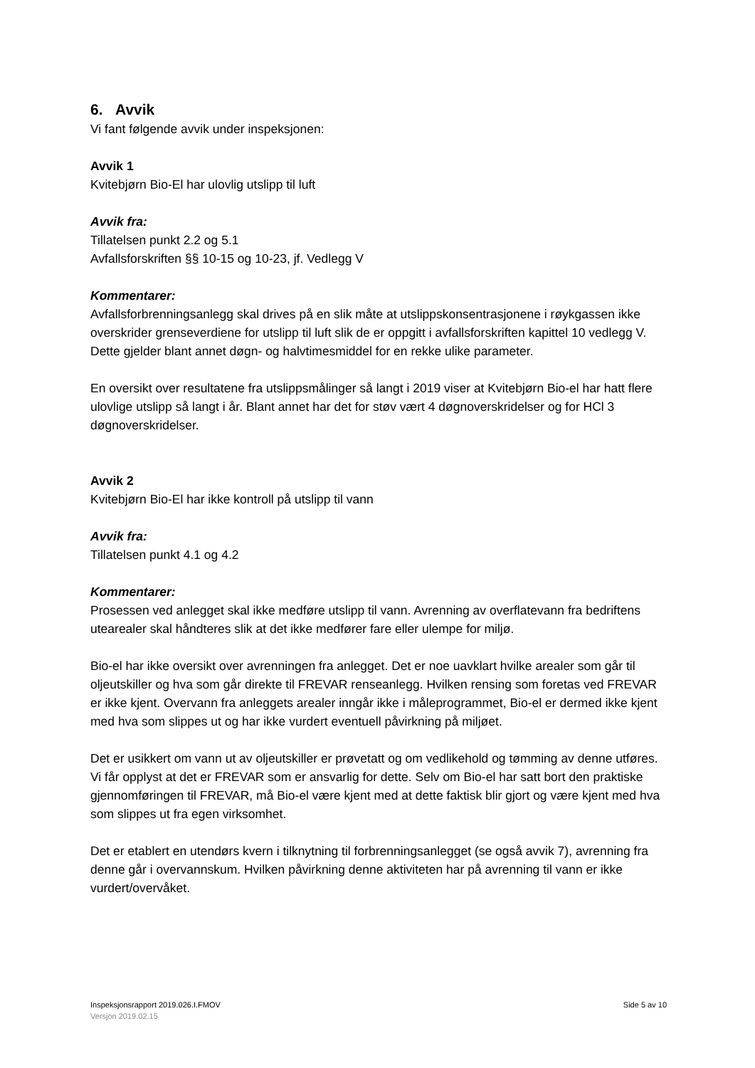6. Avvik
Vi fant følgende avvik under inspeksjonen:
Avvik 1
Kvitebjørn Bio-El har ulovlig utslipp til luft
Avvik fra:
Tillatelsen punkt 2.2 og 5.1
Avfallsforskriften §§ 10-15 og 10-23, jf. Vedlegg V
Kommentarer:
Avfallsforbrenningsanlegg skal drives på en slik måte at utslippskonsentrasjonene i røykgassen ikke overskrider grenseverdiene for utslipp til luft slik de er oppgitt i avfallsforskriften kapittel 10 vedlegg V. Dette gjelder blant annet døgn- og halvtimesmiddel for en rekke ulike parameter.
En oversikt over resultatene fra utslippsmålinger så langt i 2019 viser at Kvitebjørn Bio-el har hatt flere ulovlige utslipp så langt i år. Blant annet har det for støv vært 4 døgnoverskridelser og for HCl 3 døgnoverskridelser.
Avvik 2
Kvitebjørn Bio-El har ikke kontroll på utslipp til vann
Avvik fra:
Tillatelsen punkt 4.1 og 4.2
Kommentarer:
Prosessen ved anlegget skal ikke medføre utslipp til vann. Avrenning av overflatevann fra bedriftens utearealer skal håndteres slik at det ikke medfører fare eller ulempe for miljø.
Bio-el har ikke oversikt over avrenningen fra anlegget. Det er noe uavklart hvilke arealer som går til oljeutskiller og hva som går direkte til FREVAR renseanlegg. Hvilken rensing som foretas ved FREVAR er ikke kjent. Overvann fra anleggets arealer inngår ikke i måleprogrammet, Bio-el er dermed ikke kjent med hva som slippes ut og har ikke vurdert eventuell påvirkning på miljøet.
Det er usikkert om vann ut av oljeutskiller er prøvetatt og om vedlikehold og tømming av denne utføres. Vi får opplyst at det er FREVAR som er ansvarlig for dette. Selv om Bio-el har satt bort den praktiske gjennomføringen til FREVAR, må Bio-el være kjent med at dette faktisk blir gjort og være kjent med hva som slippes ut fra egen virksomhet.
Det er etablert en utendørs kvern i tilknytning til forbrenningsanlegget (se også avvik 7), avrenning fra denne går i overvannskum. Hvilken påvirkning denne aktiviteten har på avrenning til vann er ikke vurdert/overvåket.
Side 5 av 10 Inspeksjonsrapport 2019.026.I.FMOV
Versjon 2019.02.15